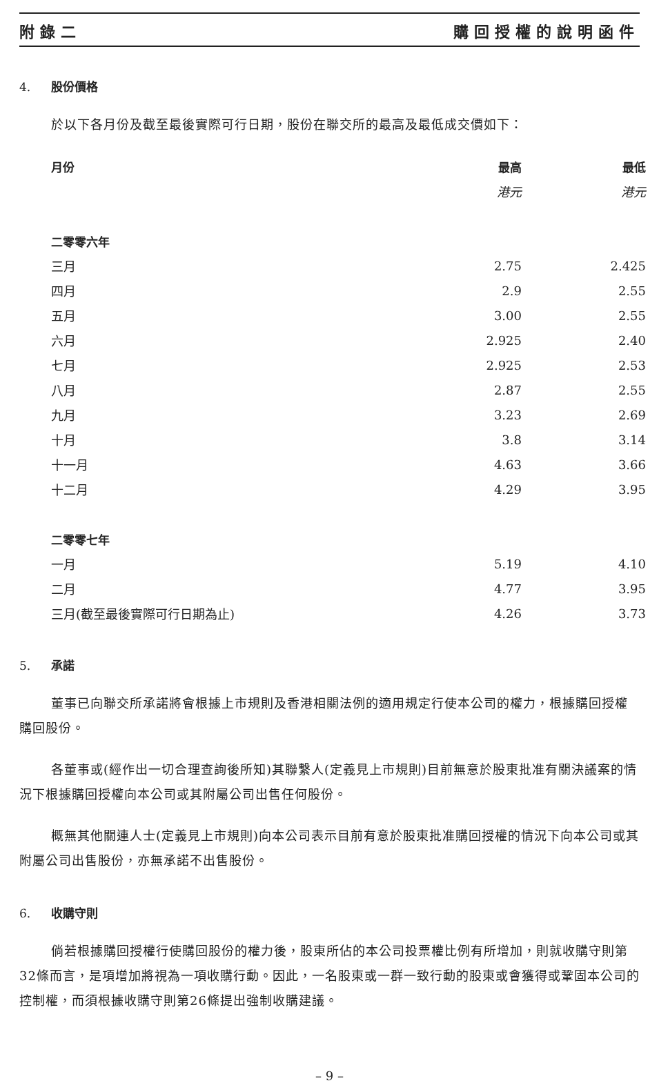附錄二 購回授權的說明函件
4. 股份價格
於以下各月份及截至最後實際可行日期，股份在聯交所的最高及最低成交價如下：
| 月份 | 最高 | 最低 |
| --- | --- | --- |
| | 港元 | 港元 |
| 二零零六年 | | |
| 三月 | 2.75 | 2.425 |
| 四月 | 2.9 | 2.55 |
| 五月 | 3.00 | 2.55 |
| 六月 | 2.925 | 2.40 |
| 七月 | 2.925 | 2.53 |
| 八月 | 2.87 | 2.55 |
| 九月 | 3.23 | 2.69 |
| 十月 | 3.8 | 3.14 |
| 十一月 | 4.63 | 3.66 |
| 十二月 | 4.29 | 3.95 |
| 二零零七年 | | |
| 一月 | 5.19 | 4.10 |
| 二月 | 4.77 | 3.95 |
| 三月(截至最後實際可行日期為止) | 4.26 | 3.73 |
5. 承諾
董事已向聯交所承諾將會根據上市規則及香港相關法例的適用規定行使本公司的權力，根據購回授權購回股份。
各董事或(經作出一切合理查詢後所知)其聯繫人(定義見上市規則)目前無意於股東批准有關決議案的情況下根據購回授權向本公司或其附屬公司出售任何股份。
概無其他關連人士(定義見上市規則)向本公司表示目前有意於股東批准購回授權的情況下向本公司或其附屬公司出售股份，亦無承諾不出售股份。
6. 收購守則
倘若根據購回授權行使購回股份的權力後，股東所佔的本公司投票權比例有所增加，則就收購守則第32條而言，是項增加將視為一項收購行動。因此，一名股東或一群一致行動的股東或會獲得或鞏固本公司的控制權，而須根據收購守則第26條提出強制收購建議。
– 9 –